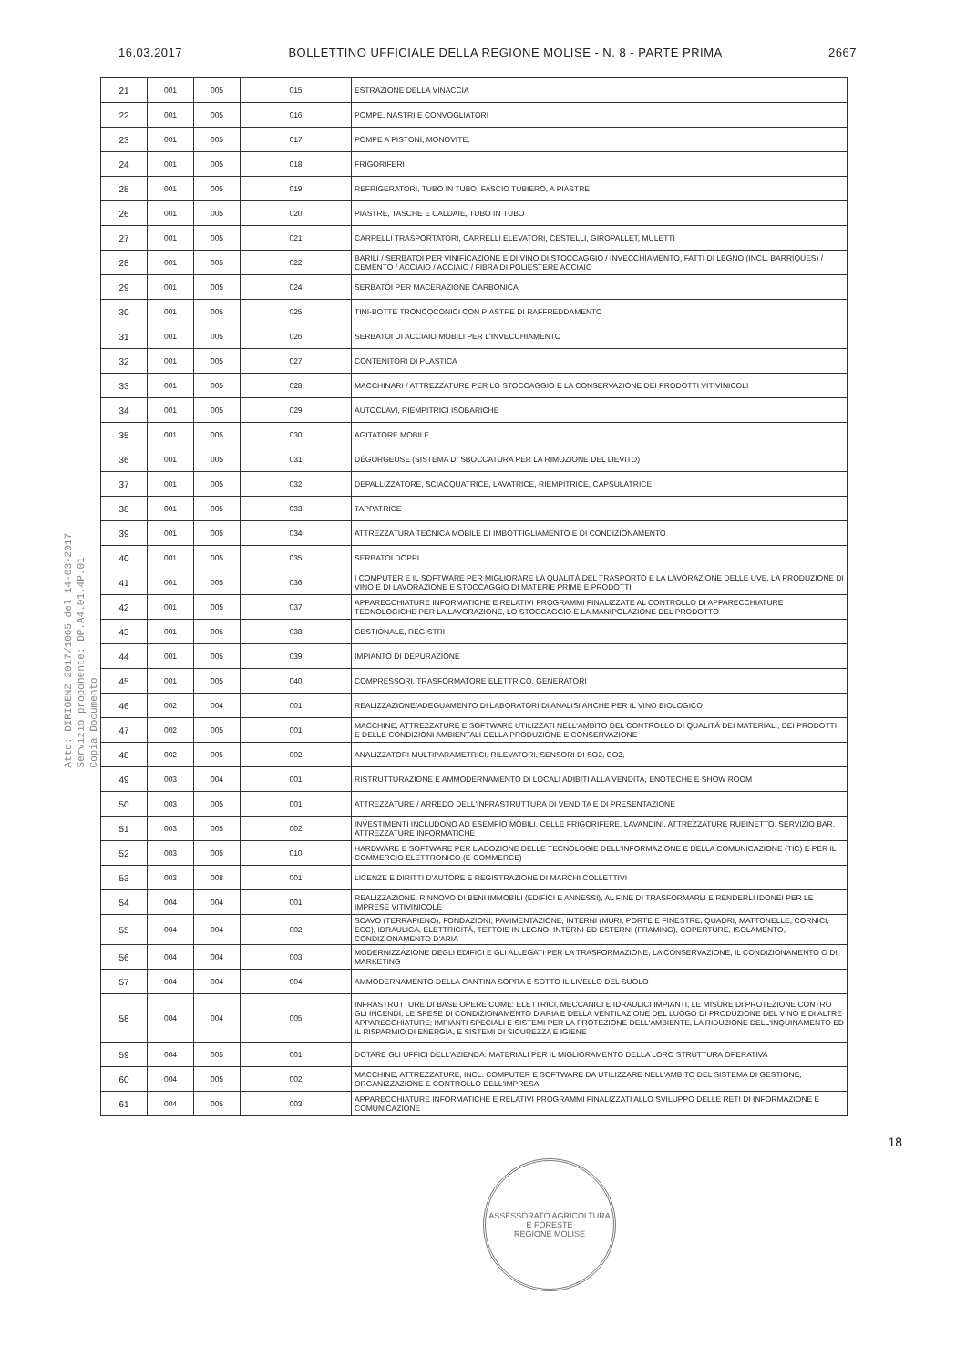16.03.2017 BOLLETTINO UFFICIALE DELLA REGIONE MOLISE - N. 8 - PARTE PRIMA 2667
Atto: DIRIGENZ 2017/1065 del 14-03-2017
Servizio proponente: DP.A4.01.4P.01
Copia Documento
| 21 | 001 | 005 | 015 | ESTRAZIONE DELLA VINACCIA |
| 22 | 001 | 005 | 016 | POMPE, NASTRI E CONVOGLIATORI |
| 23 | 001 | 005 | 017 | POMPE A PISTONI, MONOVITE, |
| 24 | 001 | 005 | 018 | FRIGORIFERI |
| 25 | 001 | 005 | 019 | REFRIGERATORI, TUBO IN TUBO, FASCIO TUBIERO, A PIASTRE |
| 26 | 001 | 005 | 020 | PIASTRE, TASCHE E CALDAIE, TUBO IN TUBO |
| 27 | 001 | 005 | 021 | CARRELLI TRASPORTATORI, CARRELLI ELEVATORI, CESTELLI, GIROPALLET, MULETTI |
| 28 | 001 | 005 | 022 | BARILI / SERBATOI PER VINIFICAZIONE E DI VINO DI STOCCAGGIO / INVECCHIAMENTO, FATTI DI LEGNO (INCL. BARRIQUES) / CEMENTO / ACCIAIO / ACCIAIO / FIBRA DI POLIESTERE ACCIAIO |
| 29 | 001 | 005 | 024 | SERBATOI PER MACERAZIONE CARBONICA |
| 30 | 001 | 005 | 025 | TINI-BOTTE TRONCOCONICI CON PIASTRE DI RAFFREDDAMENTO |
| 31 | 001 | 005 | 026 | SERBATOI DI ACCIAIO MOBILI PER L'INVECCHIAMENTO |
| 32 | 001 | 005 | 027 | CONTENITORI DI PLASTICA |
| 33 | 001 | 005 | 028 | MACCHINARI / ATTREZZATURE PER LO STOCCAGGIO E LA CONSERVAZIONE DEI PRODOTTI VITIVINICOLI |
| 34 | 001 | 005 | 029 | AUTOCLAVI, RIEMPITRICI ISOBARICHE |
| 35 | 001 | 005 | 030 | AGITATORE MOBILE |
| 36 | 001 | 005 | 031 | DÉGORGEUSE (SISTEMA DI SBOCCATURA PER LA RIMOZIONE DEL LIEVITO) |
| 37 | 001 | 005 | 032 | DEPALLIZZATORE, SCIACQUATRICE, LAVATRICE, RIEMPITRICE, CAPSULATRICE |
| 38 | 001 | 005 | 033 | TAPPATRICE |
| 39 | 001 | 005 | 034 | ATTREZZATURA TECNICA MOBILE DI IMBOTTIGLIAMENTO E DI CONDIZIONAMENTO |
| 40 | 001 | 005 | 035 | SERBATOI DOPPI |
| 41 | 001 | 005 | 036 | I COMPUTER E IL SOFTWARE PER MIGLIORARE LA QUALITÀ DEL TRASPORTO E LA LAVORAZIONE DELLE UVE, LA PRODUZIONE DI VINO E DI LAVORAZIONE E STOCCAGGIO DI MATERIE PRIME E PRODOTTI |
| 42 | 001 | 005 | 037 | APPARECCHIATURE INFORMATICHE E RELATIVI PROGRAMMI FINALIZZATE AL CONTROLLO DI APPARECCHIATURE TECNOLOGICHE PER LA LAVORAZIONE, LO STOCCAGGIO E LA MANIPOLAZIONE DEL PRODOTTO |
| 43 | 001 | 005 | 038 | GESTIONALE, REGISTRI |
| 44 | 001 | 005 | 039 | IMPIANTO DI DEPURAZIONE |
| 45 | 001 | 005 | 040 | COMPRESSORI, TRASFORMATORE ELETTRICO, GENERATORI |
| 46 | 002 | 004 | 001 | REALIZZAZIONE/ADEGUAMENTO DI LABORATORI DI ANALISI ANCHE PER IL VINO BIOLOGICO |
| 47 | 002 | 005 | 001 | MACCHINE, ATTREZZATURE E SOFTWARE UTILIZZATI NELL'AMBITO DEL CONTROLLO DI QUALITÀ DEI MATERIALI, DEI PRODOTTI E DELLE CONDIZIONI AMBIENTALI DELLA PRODUZIONE E CONSERVAZIONE |
| 48 | 002 | 005 | 002 | ANALIZZATORI MULTIPARAMETRICI, RILEVATORI, SENSORI DI SO2, CO2, |
| 49 | 003 | 004 | 001 | RISTRUTTURAZIONE E AMMODERNAMENTO DI LOCALI ADIBITI ALLA VENDITA, ENOTECHE E SHOW ROOM |
| 50 | 003 | 005 | 001 | ATTREZZATURE / ARREDO DELL'INFRASTRUTTURA DI VENDITA E DI PRESENTAZIONE |
| 51 | 003 | 005 | 002 | INVESTIMENTI INCLUDONO AD ESEMPIO MOBILI, CELLE FRIGORIFERE, LAVANDINI, ATTREZZATURE RUBINETTO, SERVIZIO BAR, ATTREZZATURE INFORMATICHE |
| 52 | 003 | 005 | 010 | HARDWARE E SOFTWARE PER L'ADOZIONE DELLE TECNOLOGIE DELL'INFORMAZIONE E DELLA COMUNICAZIONE (TIC) E PER IL COMMERCIO ELETTRONICO (E-COMMERCE) |
| 53 | 003 | 008 | 001 | LICENZE E DIRITTI D'AUTORE E REGISTRAZIONE DI MARCHI COLLETTIVI |
| 54 | 004 | 004 | 001 | REALIZZAZIONE, RINNOVO DI BENI IMMOBILI (EDIFICI E ANNESSI), AL FINE DI TRASFORMARLI E RENDERLI IDONEI PER LE IMPRESE VITIVINICOLE |
| 55 | 004 | 004 | 002 | SCAVO (TERRAPIENO), FONDAZIONI, PAVIMENTAZIONE, INTERNI (MURI, PORTE E FINESTRE, QUADRI, MATTONELLE, CORNICI, ECC), IDRAULICA, ELETTRICITÀ, TETTOIE IN LEGNO, INTERNI ED ESTERNI (FRAMING), COPERTURE, ISOLAMENTO, CONDIZIONAMENTO D'ARIA |
| 56 | 004 | 004 | 003 | MODERNIZZAZIONE DEGLI EDIFICI E GLI ALLEGATI PER LA TRASFORMAZIONE, LA CONSERVAZIONE, IL CONDIZIONAMENTO O DI MARKETING |
| 57 | 004 | 004 | 004 | AMMODERNAMENTO DELLA CANTINA SOPRA E SOTTO IL LIVELLO DEL SUOLO |
| 58 | 004 | 004 | 005 | INFRASTRUTTURE DI BASE OPERE COME: ELETTRICI, MECCANICI E IDRAULICI IMPIANTI, LE MISURE DI PROTEZIONE CONTRO GLI INCENDI, LE SPESE DI CONDIZIONAMENTO D'ARIA E DELLA VENTILAZIONE DEL LUOGO DI PRODUZIONE DEL VINO E DI ALTRE APPARECCHIATURE; IMPIANTI SPECIALI E SISTEMI PER LA PROTEZIONE DELL'AMBIENTE, LA RIDUZIONE DELL'INQUINAMENTO ED IL RISPARMIO DI ENERGIA, E SISTEMI DI SICUREZZA E IGIENE |
| 59 | 004 | 005 | 001 | DOTARE GLI UFFICI DELL'AZIENDA: MATERIALI PER IL MIGLIORAMENTO DELLA LORO STRUTTURA OPERATIVA |
| 60 | 004 | 005 | 002 | MACCHINE, ATTREZZATURE, INCL. COMPUTER E SOFTWARE DA UTILIZZARE NELL'AMBITO DEL SISTEMA DI GESTIONE, ORGANIZZAZIONE E CONTROLLO DELL'IMPRESA |
| 61 | 004 | 005 | 003 | APPARECCHIATURE INFORMATICHE E RELATIVI PROGRAMMI FINALIZZATI ALLO SVILUPPO DELLE RETI DI INFORMAZIONE E COMUNICAZIONE |
18
ASSESSORATO AGRICOLTURA E FORESTE
REGIONE MOLISE